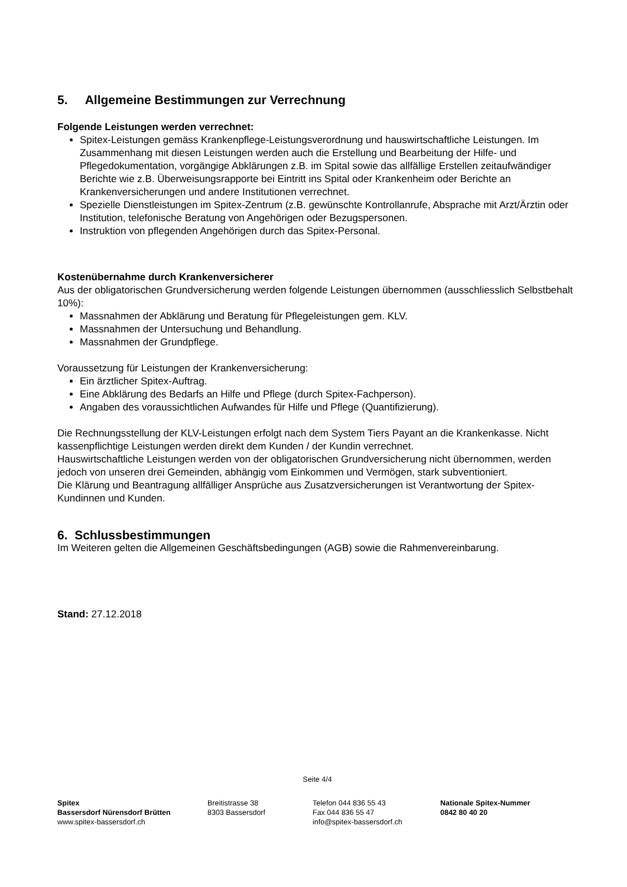5. Allgemeine Bestimmungen zur Verrechnung
Folgende Leistungen werden verrechnet:
Spitex-Leistungen gemäss Krankenpflege-Leistungsverordnung und hauswirtschaftliche Leistungen. Im Zusammenhang mit diesen Leistungen werden auch die Erstellung und Bearbeitung der Hilfe- und Pflegedokumentation, vorgängige Abklärungen z.B. im Spital sowie das allfällige Erstellen zeitaufwändiger Berichte wie z.B. Überweisungsrapporte bei Eintritt ins Spital oder Krankenheim oder Berichte an Krankenversicherungen und andere Institutionen verrechnet.
Spezielle Dienstleistungen im Spitex-Zentrum (z.B. gewünschte Kontrollanrufe, Absprache mit Arzt/Ärztin oder Institution, telefonische Beratung von Angehörigen oder Bezugspersonen.
Instruktion von pflegenden Angehörigen durch das Spitex-Personal.
Kostenübernahme durch Krankenversicherer
Aus der obligatorischen Grundversicherung werden folgende Leistungen übernommen (ausschliesslich Selbstbehalt 10%):
Massnahmen der Abklärung und Beratung für Pflegeleistungen gem. KLV.
Massnahmen der Untersuchung und Behandlung.
Massnahmen der Grundpflege.
Voraussetzung für Leistungen der Krankenversicherung:
Ein ärztlicher Spitex-Auftrag.
Eine Abklärung des Bedarfs an Hilfe und Pflege (durch Spitex-Fachperson).
Angaben des voraussichtlichen Aufwandes für Hilfe und Pflege (Quantifizierung).
Die Rechnungsstellung der KLV-Leistungen erfolgt nach dem System Tiers Payant an die Krankenkasse. Nicht kassenpflichtige Leistungen werden direkt dem Kunden / der Kundin verrechnet.
Hauswirtschaftliche Leistungen werden von der obligatorischen Grundversicherung nicht übernommen, werden jedoch von unseren drei Gemeinden, abhängig vom Einkommen und Vermögen, stark subventioniert.
Die Klärung und Beantragung allfälliger Ansprüche aus Zusatzversicherungen ist Verantwortung der Spitex-Kundinnen und Kunden.
6. Schlussbestimmungen
Im Weiteren gelten die Allgemeinen Geschäftsbedingungen (AGB) sowie die Rahmenvereinbarung.
Stand: 27.12.2018
Seite 4/4
Spitex
Bassersdorf Nürensdorf Brütten
www.spitex-bassersdorf.ch
Breitistrasse 38
8303 Bassersdorf
Telefon 044 836 55 43
Fax 044 836 55 47
info@spitex-bassersdorf.ch
Nationale Spitex-Nummer
0842 80 40 20